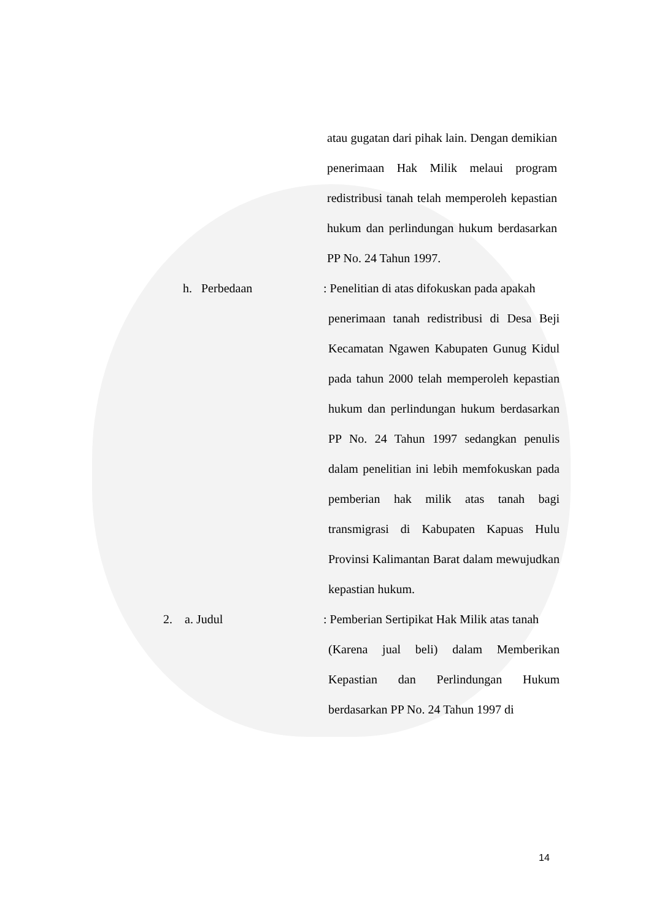atau gugatan dari pihak lain. Dengan demikian penerimaan Hak Milik melaui program redistribusi tanah telah memperoleh kepastian hukum dan perlindungan hukum berdasarkan PP No. 24 Tahun 1997.
h. Perbedaan : Penelitian di atas difokuskan pada apakah
penerimaan tanah redistribusi di Desa Beji Kecamatan Ngawen Kabupaten Gunug Kidul pada tahun 2000 telah memperoleh kepastian hukum dan perlindungan hukum berdasarkan PP No. 24 Tahun 1997 sedangkan penulis dalam penelitian ini lebih memfokuskan pada pemberian hak milik atas tanah bagi transmigrasi di Kabupaten Kapuas Hulu Provinsi Kalimantan Barat dalam mewujudkan kepastian hukum.
2. a. Judul : Pemberian Sertipikat Hak Milik atas tanah
(Karena jual beli) dalam Memberikan Kepastian dan Perlindungan Hukum berdasarkan PP No. 24 Tahun 1997 di
14